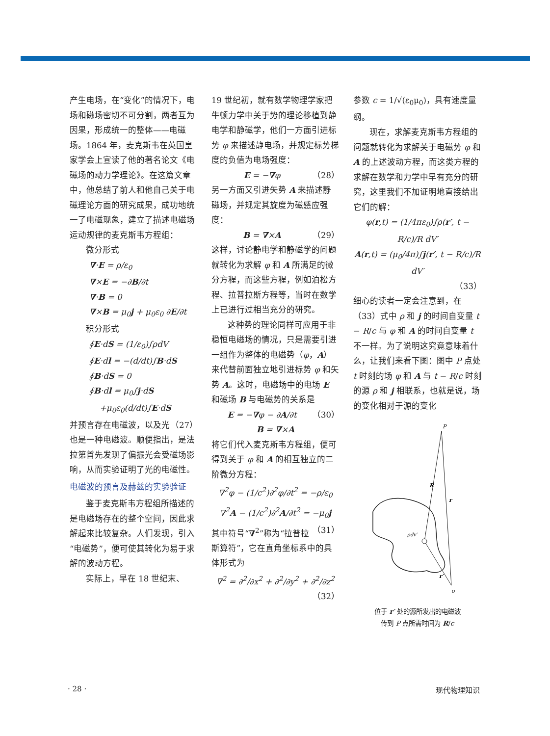产生电场，在“变化”的情况下，电场和磁场密切不可分割，两者互为因果，形成统一的整体——电磁场。1864 年，麦克斯韦在英国皇家学会上宣读了他的著名论文《电磁场的动力学理论》。在这篇文章中，他总结了前人和他自己关于电磁理论方面的研究成果，成功地统一了电磁现象，建立了描述电磁场运动规律的麦克斯韦方程组：
微分形式
∇·E = ρ/ε<sub>0</sub>
∇×E = −∂B/∂t
∇·B = 0
∇×B = μ<sub>0</sub>j + μ<sub>0</sub>ε<sub>0</sub> ∂E/∂t
积分形式
∮E·dS = (1/ε<sub>0</sub>)∫ρdV
∮E·dl = −(d/dt)∫B·dS
∮B·dS = 0
∮B·dl = μ<sub>0</sub>∫j·dS
+μ<sub>0</sub>ε<sub>0</sub>(d/dt)∫E·dS （27）
并预言存在电磁波，以及光也是一种电磁波。顺便指出，是法拉第首先发现了偏振光会受磁场影响，从而实验证明了光的电磁性。
电磁波的预言及赫兹的实验验证
鉴于麦克斯韦方程组所描述的是电磁场存在的整个空间，因此求解起来比较复杂。人们发现，引入“电磁势”，便可使其转化为易于求解的波动方程。
实际上，早在 18 世纪末、
19 世纪初，就有数学物理学家把牛顿力学中关于势的理论移植到静电学和静磁学，他们一方面引进标势 φ 来描述静电场，并规定标势梯度的负值为电场强度：
E = −∇φ （28）
另一方面又引进矢势 A 来描述静磁场，并规定其旋度为磁感应强度：
B = ∇×A （29）
这样，讨论静电学和静磁学的问题就转化为求解 φ 和 A 所满足的微分方程，而这些方程，例如泊松方程、拉普拉斯方程等，当时在数学上已进行过相当充分的研究。
这种势的理论同样可应用于非稳恒电磁场的情况，只是需要引进一组作为整体的电磁势（φ，A）来代替前面独立地引进标势 φ 和矢势 A。这时，电磁场中的电场 E 和磁场 B 与电磁势的关系是
E = −∇φ − ∂A/∂t （30）
B = ∇×A
将它们代入麦克斯韦方程组，便可得到关于 φ 和 A 的相互独立的二阶微分方程：
∇<sup>2</sup>φ − (1/c<sup>2</sup>)∂<sup>2</sup>φ/∂t<sup>2</sup> = −ρ/ε<sub>0</sub>
∇<sup>2</sup>A − (1/c<sup>2</sup>)∂<sup>2</sup>A/∂t<sup>2</sup> = −μ<sub>0</sub>j （31）
其中符号“∇<sup>2</sup>”称为“拉普拉斯算符”，它在直角坐标系中的具体形式为
∇<sup>2</sup> = ∂<sup>2</sup>/∂x<sup>2</sup> + ∂<sup>2</sup>/∂y<sup>2</sup> + ∂<sup>2</sup>/∂z<sup>2</sup> （32）
参数 c = 1/√(ε<sub>0</sub>μ<sub>0</sub>)，具有速度量纲。
现在，求解麦克斯韦方程组的问题就转化为求解关于电磁势 φ 和 A 的上述波动方程，而这类方程的求解在数学和力学中早有充分的研究，这里我们不加证明地直接给出它们的解：
φ(r,t) = (1/4πε<sub>0</sub>)∫ρ(r′, t − R/c)/R dV′
A(r,t) = (μ<sub>0</sub>/4π)∫j(r′, t − R/c)/R dV′
（33）
细心的读者一定会注意到，在（33）式中 ρ 和 j 的时间自变量 t − R/c 与 φ 和 A 的时间自变量 t 不一样。为了说明这究竟意味着什么，让我们来看下图：图中 P 点处 t 时刻的场 φ 和 A 与 t − R/c 时刻的源 ρ 和 j 相联系，也就是说，场的变化相对于源的变化
P
R
r
ρdv′
r′
o
位于 r′ 处的源所发出的电磁波
传到 P 点所需时间为 R/c
· 28 · 现代物理知识